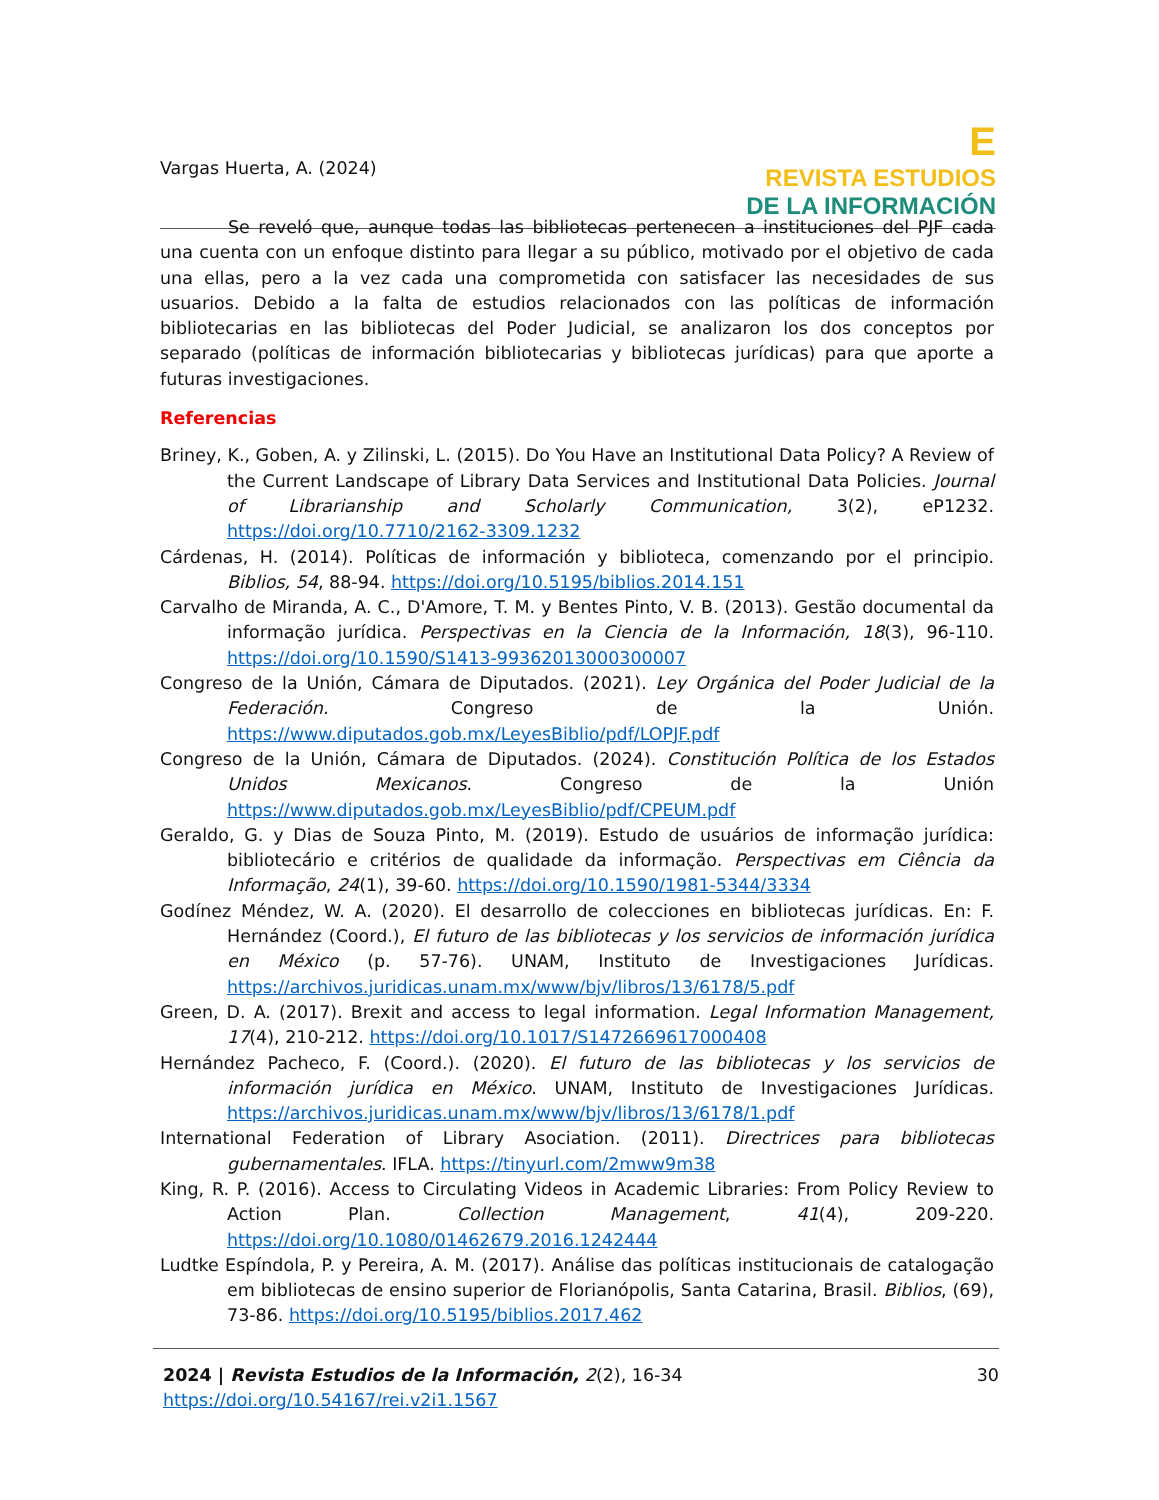Vargas Huerta, A. (2024)
E
REVISTA ESTUDIOS
DE LA INFORMACIÓN
Se reveló que, aunque todas las bibliotecas pertenecen a instituciones del PJF cada una cuenta con un enfoque distinto para llegar a su público, motivado por el objetivo de cada una ellas, pero a la vez cada una comprometida con satisfacer las necesidades de sus usuarios. Debido a la falta de estudios relacionados con las políticas de información bibliotecarias en las bibliotecas del Poder Judicial, se analizaron los dos conceptos por separado (políticas de información bibliotecarias y bibliotecas jurídicas) para que aporte a futuras investigaciones.
Referencias
Briney, K., Goben, A. y Zilinski, L. (2015). Do You Have an Institutional Data Policy? A Review of the Current Landscape of Library Data Services and Institutional Data Policies. Journal of Librarianship and Scholarly Communication, 3(2), eP1232. https://doi.org/10.7710/2162-3309.1232
Cárdenas, H. (2014). Políticas de información y biblioteca, comenzando por el principio. Biblios, 54, 88-94. https://doi.org/10.5195/biblios.2014.151
Carvalho de Miranda, A. C., D'Amore, T. M. y Bentes Pinto, V. B. (2013). Gestão documental da informação jurídica. Perspectivas en la Ciencia de la Información, 18(3), 96-110. https://doi.org/10.1590/S1413-99362013000300007
Congreso de la Unión, Cámara de Diputados. (2021). Ley Orgánica del Poder Judicial de la Federación. Congreso de la Unión. https://www.diputados.gob.mx/LeyesBiblio/pdf/LOPJF.pdf
Congreso de la Unión, Cámara de Diputados. (2024). Constitución Política de los Estados Unidos Mexicanos. Congreso de la Unión https://www.diputados.gob.mx/LeyesBiblio/pdf/CPEUM.pdf
Geraldo, G. y Dias de Souza Pinto, M. (2019). Estudo de usuários de informação jurídica: bibliotecário e critérios de qualidade da informação. Perspectivas em Ciência da Informação, 24(1), 39-60. https://doi.org/10.1590/1981-5344/3334
Godínez Méndez, W. A. (2020). El desarrollo de colecciones en bibliotecas jurídicas. En: F. Hernández (Coord.), El futuro de las bibliotecas y los servicios de información jurídica en México (p. 57-76). UNAM, Instituto de Investigaciones Jurídicas. https://archivos.juridicas.unam.mx/www/bjv/libros/13/6178/5.pdf
Green, D. A. (2017). Brexit and access to legal information. Legal Information Management, 17(4), 210-212. https://doi.org/10.1017/S1472669617000408
Hernández Pacheco, F. (Coord.). (2020). El futuro de las bibliotecas y los servicios de información jurídica en México. UNAM, Instituto de Investigaciones Jurídicas. https://archivos.juridicas.unam.mx/www/bjv/libros/13/6178/1.pdf
International Federation of Library Asociation. (2011). Directrices para bibliotecas gubernamentales. IFLA. https://tinyurl.com/2mww9m38
King, R. P. (2016). Access to Circulating Videos in Academic Libraries: From Policy Review to Action Plan. Collection Management, 41(4), 209-220. https://doi.org/10.1080/01462679.2016.1242444
Ludtke Espíndola, P. y Pereira, A. M. (2017). Análise das políticas institucionais de catalogação em bibliotecas de ensino superior de Florianópolis, Santa Catarina, Brasil. Biblios, (69), 73-86. https://doi.org/10.5195/biblios.2017.462
2024 | Revista Estudios de la Información, 2(2), 16-34
https://doi.org/10.54167/rei.v2i1.1567
30